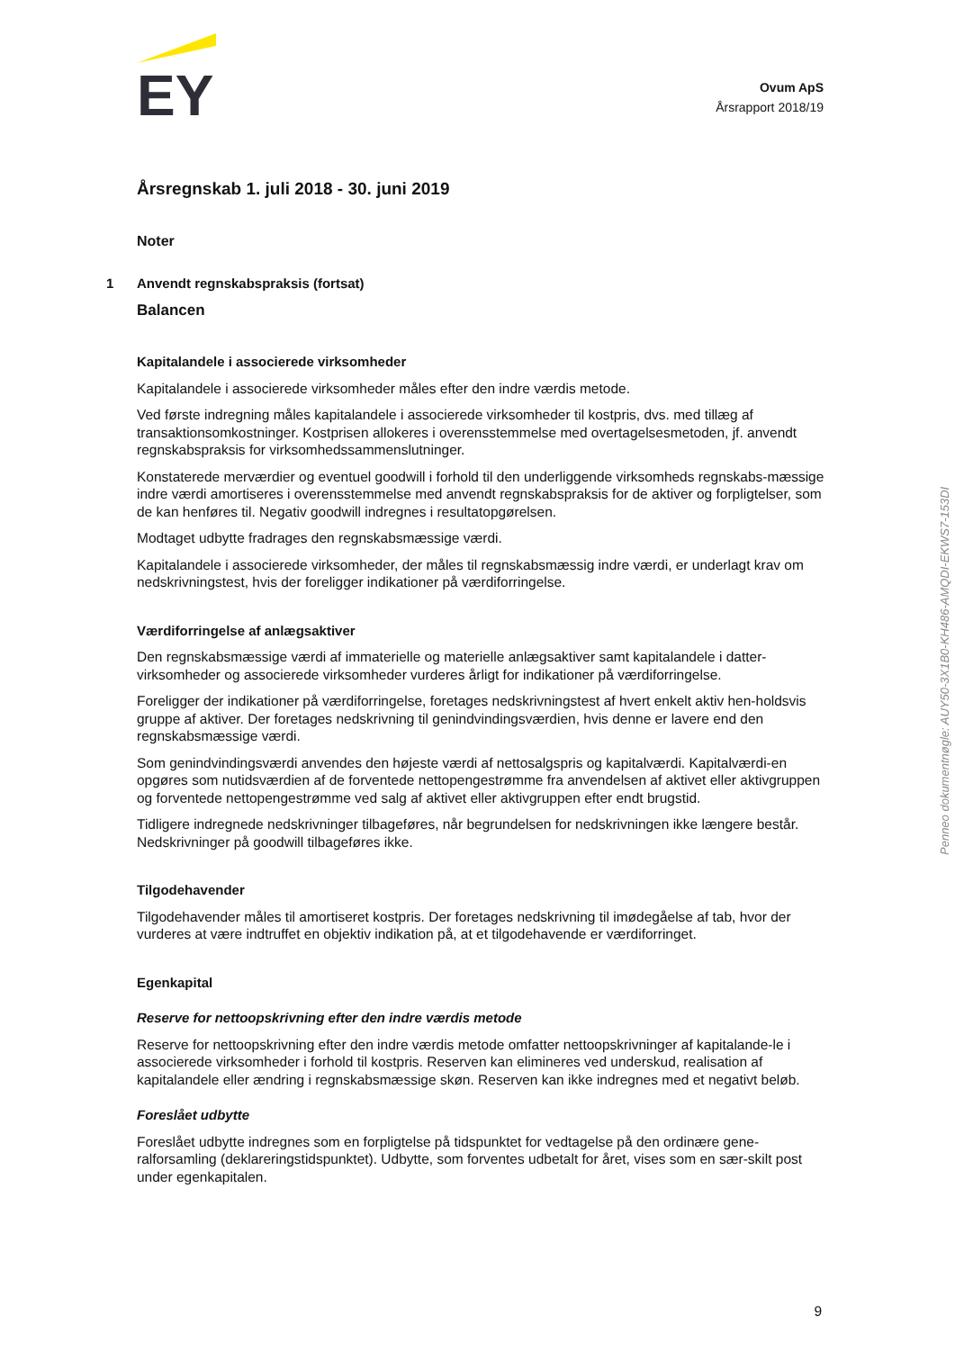EY
Ovum ApS
Årsrapport 2018/19
Årsregnskab 1. juli 2018 - 30. juni 2019
Noter
1 Anvendt regnskabspraksis (fortsat)
Balancen
Kapitalandele i associerede virksomheder
Kapitalandele i associerede virksomheder måles efter den indre værdis metode.
Ved første indregning måles kapitalandele i associerede virksomheder til kostpris, dvs. med tillæg af transaktionsomkostninger. Kostprisen allokeres i overensstemmelse med overtagelsesmetoden, jf. anvendt regnskabspraksis for virksomhedssammenslutninger.
Konstaterede merværdier og eventuel goodwill i forhold til den underliggende virksomheds regnskabs-mæssige indre værdi amortiseres i overensstemmelse med anvendt regnskabspraksis for de aktiver og forpligtelser, som de kan henføres til. Negativ goodwill indregnes i resultatopgørelsen.
Modtaget udbytte fradrages den regnskabsmæssige værdi.
Kapitalandele i associerede virksomheder, der måles til regnskabsmæssig indre værdi, er underlagt krav om nedskrivningstest, hvis der foreligger indikationer på værdiforringelse.
Værdiforringelse af anlægsaktiver
Den regnskabsmæssige værdi af immaterielle og materielle anlægsaktiver samt kapitalandele i datter-virksomheder og associerede virksomheder vurderes årligt for indikationer på værdiforringelse.
Foreligger der indikationer på værdiforringelse, foretages nedskrivningstest af hvert enkelt aktiv hen-holdsvis gruppe af aktiver. Der foretages nedskrivning til genindvindingsværdien, hvis denne er lavere end den regnskabsmæssige værdi.
Som genindvindingsværdi anvendes den højeste værdi af nettosalgspris og kapitalværdi. Kapitalværdi-en opgøres som nutidsværdien af de forventede nettopengestrømme fra anvendelsen af aktivet eller aktivgruppen og forventede nettopengestrømme ved salg af aktivet eller aktivgruppen efter endt brugstid.
Tidligere indregnede nedskrivninger tilbageføres, når begrundelsen for nedskrivningen ikke længere består. Nedskrivninger på goodwill tilbageføres ikke.
Tilgodehavender
Tilgodehavender måles til amortiseret kostpris. Der foretages nedskrivning til imødegåelse af tab, hvor der vurderes at være indtruffet en objektiv indikation på, at et tilgodehavende er værdiforringet.
Egenkapital
Reserve for nettoopskrivning efter den indre værdis metode
Reserve for nettoopskrivning efter den indre værdis metode omfatter nettoopskrivninger af kapitalande-le i associerede virksomheder i forhold til kostpris. Reserven kan elimineres ved underskud, realisation af kapitalandele eller ændring i regnskabsmæssige skøn. Reserven kan ikke indregnes med et negativt beløb.
Foreslået udbytte
Foreslået udbytte indregnes som en forpligtelse på tidspunktet for vedtagelse på den ordinære gene-ralforsamling (deklareringstidspunktet). Udbytte, som forventes udbetalt for året, vises som en sær-skilt post under egenkapitalen.
Penneo dokumentnøgle: AUY50-3X1B0-KH486-AMQDI-EKWS7-153DI
9